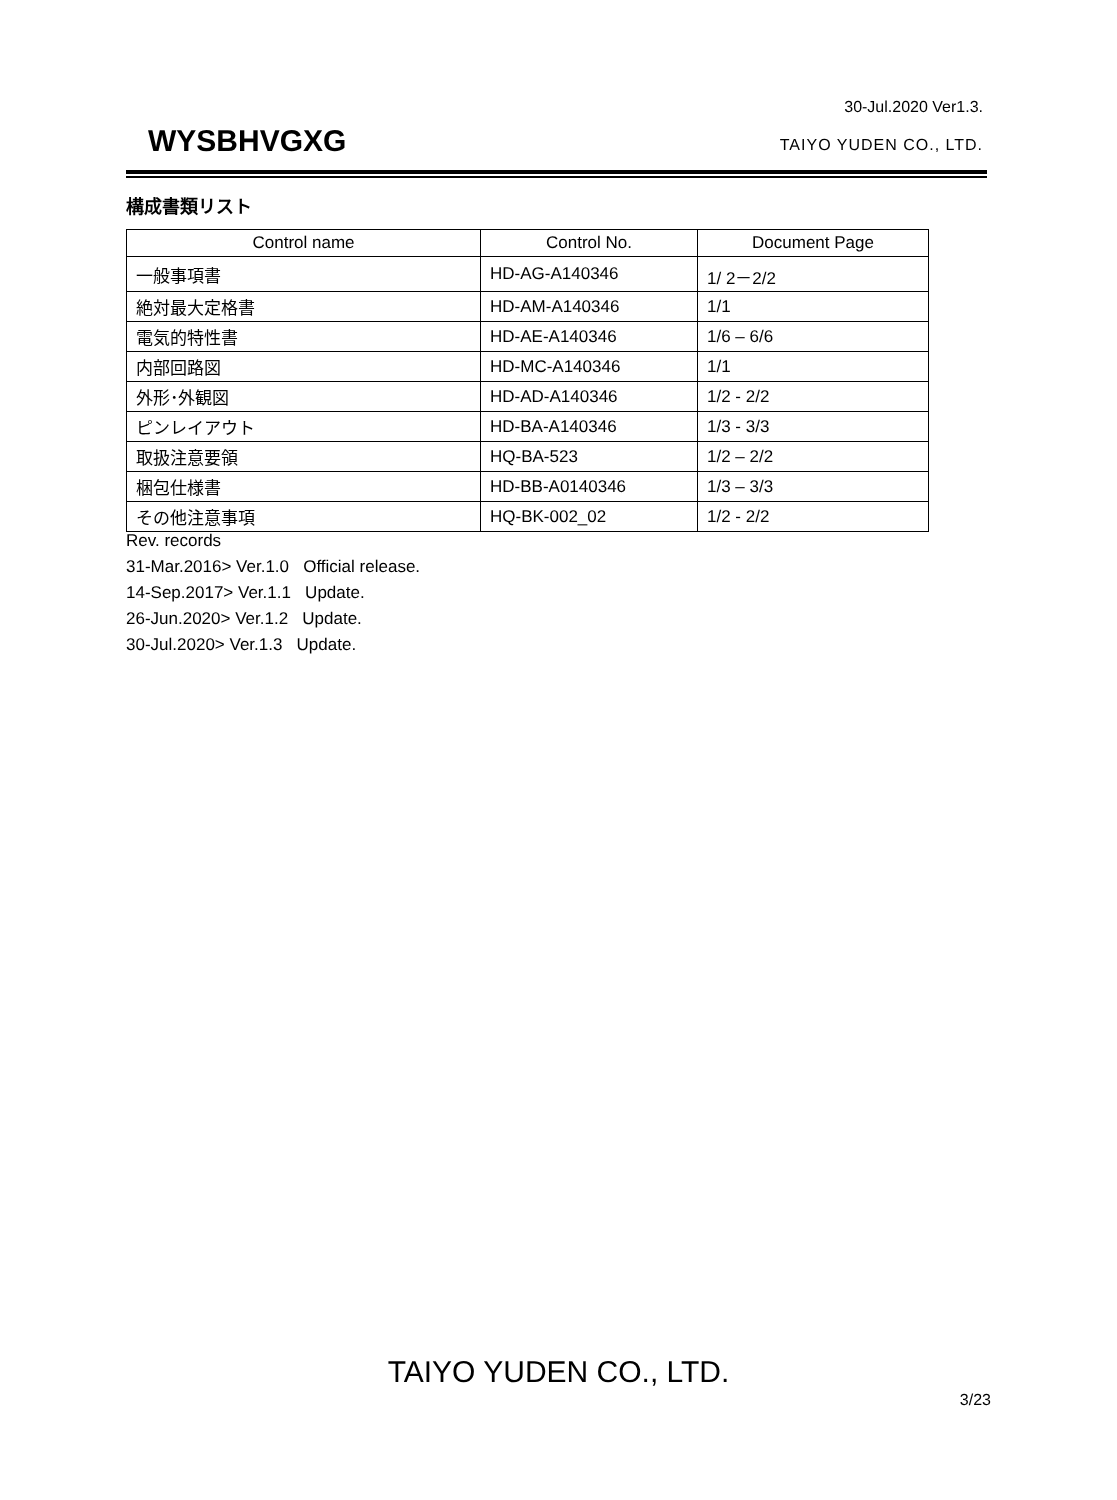30-Jul.2020 Ver1.3.
WYSBHVGXG
TAIYO YUDEN CO., LTD.
構成書類リスト
| Control name | Control No. | Document Page |
| --- | --- | --- |
| 一般事項書 | HD-AG-A140346 | 1/ 2－2/2 |
| 絶対最大定格書 | HD-AM-A140346 | 1/1 |
| 電気的特性書 | HD-AE-A140346 | 1/6 – 6/6 |
| 内部回路図 | HD-MC-A140346 | 1/1 |
| 外形･外観図 | HD-AD-A140346 | 1/2 - 2/2 |
| ピンレイアウト | HD-BA-A140346 | 1/3 - 3/3 |
| 取扱注意要領 | HQ-BA-523 | 1/2 – 2/2 |
| 梱包仕様書 | HD-BB-A0140346 | 1/3 – 3/3 |
| その他注意事項 | HQ-BK-002_02 | 1/2 - 2/2 |
Rev. records
31-Mar.2016> Ver.1.0 Official release.
14-Sep.2017> Ver.1.1 Update.
26-Jun.2020> Ver.1.2 Update.
30-Jul.2020> Ver.1.3 Update.
TAIYO YUDEN CO., LTD.
3/23